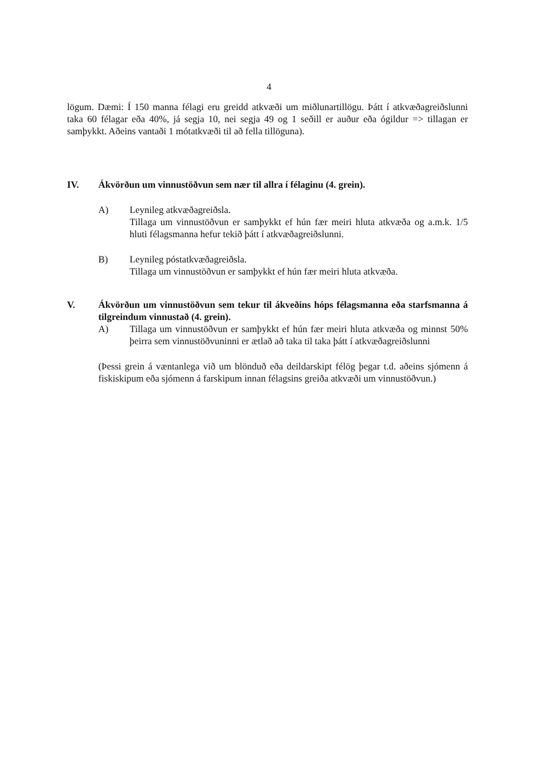4
lögum. Dæmi: Í 150 manna félagi eru greidd atkvæði um miðlunartillögu. Þátt í atkvæðagreiðslunni taka 60 félagar eða 40%, já segja 10, nei segja 49 og 1 seðill er auður eða ógildur => tillagan er samþykkt. Aðeins vantaði 1 mótatkvæði til að fella tillöguna).
IV. Ákvörðun um vinnustöðvun sem nær til allra í félaginu (4. grein).
A) Leynileg atkvæðagreiðsla.
Tillaga um vinnustöðvun er samþykkt ef hún fær meiri hluta atkvæða og a.m.k. 1/5 hluti félagsmanna hefur tekið þátt í atkvæðagreiðslunni.
B) Leynileg póstatkvæðagreiðsla.
Tillaga um vinnustöðvun er samþykkt ef hún fær meiri hluta atkvæða.
V. Ákvörðun um vinnustöðvun sem tekur til ákveðins hóps félagsmanna eða starfsmanna á tilgreindum vinnustað (4. grein).
A) Tillaga um vinnustöðvun er samþykkt ef hún fær meiri hluta atkvæða og minnst 50% þeirra sem vinnustöðvuninni er ætlað að taka til taka þátt í atkvæðagreiðslunni
(Þessi grein á væntanlega við um blönduð eða deildarskipt félög þegar t.d. aðeins sjómenn á fiskiskipum eða sjómenn á farskipum innan félagsins greiða atkvæði um vinnustöðvun.)